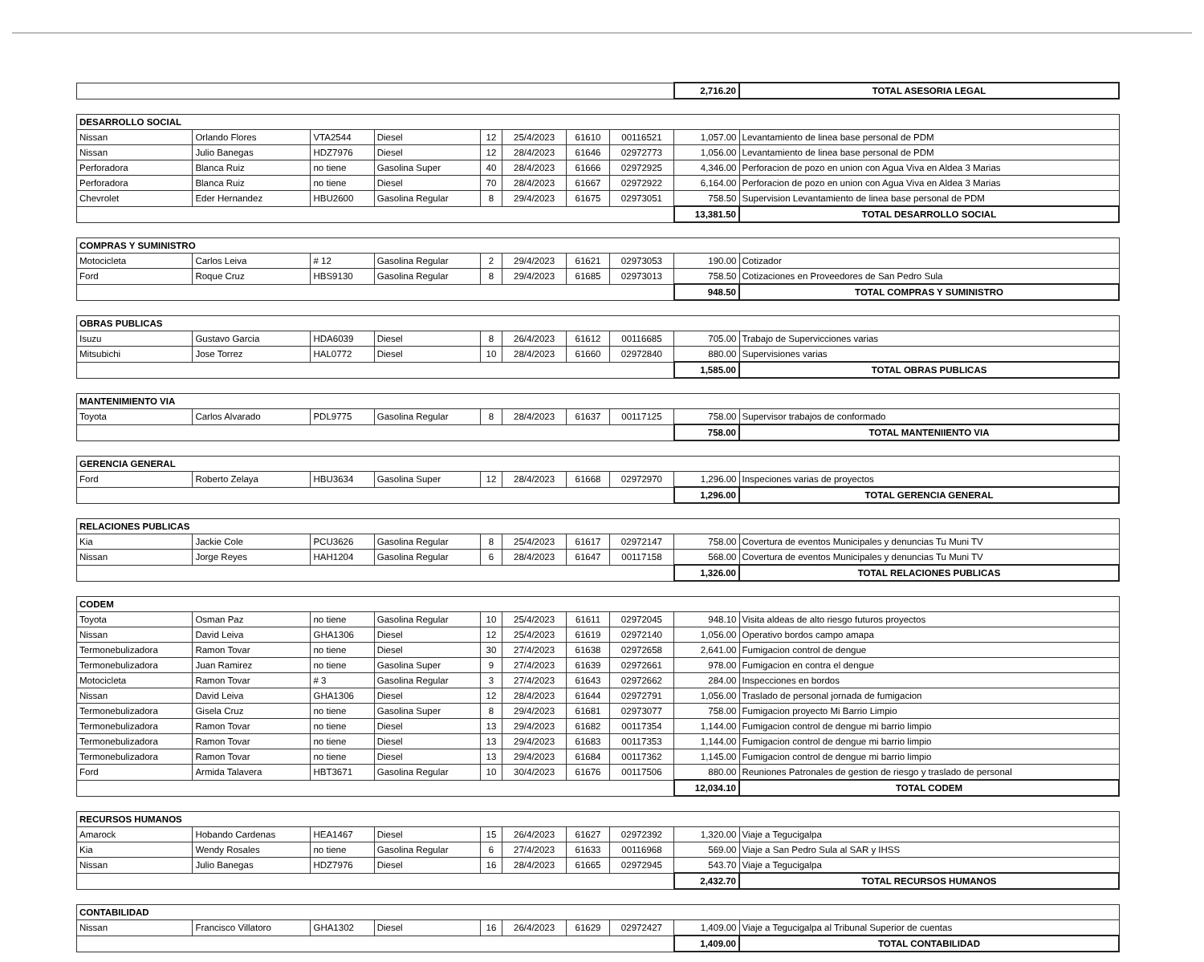| | | | | | | | | 2,716.20 | TOTAL ASESORIA LEGAL |
| DESARROLLO SOCIAL | | | | | | | | | |
| Nissan | Orlando Flores | VTA2544 | Diesel | 12 | 25/4/2023 | 61610 | 00116521 | 1,057.00 | Levantamiento de linea base personal de PDM |
| Nissan | Julio Banegas | HDZ7976 | Diesel | 12 | 28/4/2023 | 61646 | 02972773 | 1,056.00 | Levantamiento de linea base personal de PDM |
| Perforadora | Blanca Ruiz | no tiene | Gasolina Super | 40 | 28/4/2023 | 61666 | 02972925 | 4,346.00 | Perforacion de pozo en union con Agua Viva en Aldea 3 Marias |
| Perforadora | Blanca Ruiz | no tiene | Diesel | 70 | 28/4/2023 | 61667 | 02972922 | 6,164.00 | Perforacion de pozo en union con Agua Viva en Aldea 3 Marias |
| Chevrolet | Eder Hernandez | HBU2600 | Gasolina Regular | 8 | 29/4/2023 | 61675 | 02973051 | 758.50 | Supervision Levantamiento de linea base personal de PDM |
| | | | | | | | | 13,381.50 | TOTAL DESARROLLO SOCIAL |
| COMPRAS Y SUMINISTRO | | | | | | | | | |
| Motocicleta | Carlos Leiva | # 12 | Gasolina Regular | 2 | 29/4/2023 | 61621 | 02973053 | 190.00 | Cotizador |
| Ford | Roque Cruz | HBS9130 | Gasolina Regular | 8 | 29/4/2023 | 61685 | 02973013 | 758.50 | Cotizaciones en Proveedores de San Pedro Sula |
| | | | | | | | | 948.50 | TOTAL COMPRAS Y SUMINISTRO |
| OBRAS PUBLICAS | | | | | | | | | |
| Isuzu | Gustavo Garcia | HDA6039 | Diesel | 8 | 26/4/2023 | 61612 | 00116685 | 705.00 | Trabajo de Supervicciones varias |
| Mitsubichi | Jose Torrez | HAL0772 | Diesel | 10 | 28/4/2023 | 61660 | 02972840 | 880.00 | Supervisiones varias |
| | | | | | | | | 1,585.00 | TOTAL OBRAS PUBLICAS |
| MANTENIMIENTO VIA | | | | | | | | | |
| Toyota | Carlos Alvarado | PDL9775 | Gasolina Regular | 8 | 28/4/2023 | 61637 | 00117125 | 758.00 | Supervisor trabajos de conformado |
| | | | | | | | | 758.00 | TOTAL MANTENIIENTO VIA |
| GERENCIA GENERAL | | | | | | | | | |
| Ford | Roberto Zelaya | HBU3634 | Gasolina Super | 12 | 28/4/2023 | 61668 | 02972970 | 1,296.00 | Inspeciones varias de proyectos |
| | | | | | | | | 1,296.00 | TOTAL GERENCIA GENERAL |
| RELACIONES PUBLICAS | | | | | | | | | |
| Kia | Jackie Cole | PCU3626 | Gasolina Regular | 8 | 25/4/2023 | 61617 | 02972147 | 758.00 | Covertura de eventos Municipales y denuncias Tu Muni TV |
| Nissan | Jorge Reyes | HAH1204 | Gasolina Regular | 6 | 28/4/2023 | 61647 | 00117158 | 568.00 | Covertura de eventos Municipales y denuncias Tu Muni TV |
| | | | | | | | | 1,326.00 | TOTAL RELACIONES PUBLICAS |
| CODEM | | | | | | | | | |
| Toyota | Osman Paz | no tiene | Gasolina Regular | 10 | 25/4/2023 | 61611 | 02972045 | 948.10 | Visita aldeas de alto riesgo futuros proyectos |
| Nissan | David Leiva | GHA1306 | Diesel | 12 | 25/4/2023 | 61619 | 02972140 | 1,056.00 | Operativo bordos campo amapa |
| Termonebulizadora | Ramon Tovar | no tiene | Diesel | 30 | 27/4/2023 | 61638 | 02972658 | 2,641.00 | Fumigacion control de dengue |
| Termonebulizadora | Juan Ramirez | no tiene | Gasolina Super | 9 | 27/4/2023 | 61639 | 02972661 | 978.00 | Fumigacion en contra el dengue |
| Motocicleta | Ramon Tovar | # 3 | Gasolina Regular | 3 | 27/4/2023 | 61643 | 02972662 | 284.00 | Inspecciones en bordos |
| Nissan | David Leiva | GHA1306 | Diesel | 12 | 28/4/2023 | 61644 | 02972791 | 1,056.00 | Traslado de personal jornada de fumigacion |
| Termonebulizadora | Gisela Cruz | no tiene | Gasolina Super | 8 | 29/4/2023 | 61681 | 02973077 | 758.00 | Fumigacion proyecto Mi Barrio Limpio |
| Termonebulizadora | Ramon Tovar | no tiene | Diesel | 13 | 29/4/2023 | 61682 | 00117354 | 1,144.00 | Fumigacion control de dengue mi barrio limpio |
| Termonebulizadora | Ramon Tovar | no tiene | Diesel | 13 | 29/4/2023 | 61683 | 00117353 | 1,144.00 | Fumigacion control de dengue mi barrio limpio |
| Termonebulizadora | Ramon Tovar | no tiene | Diesel | 13 | 29/4/2023 | 61684 | 00117362 | 1,145.00 | Fumigacion control de dengue mi barrio limpio |
| Ford | Armida Talavera | HBT3671 | Gasolina Regular | 10 | 30/4/2023 | 61676 | 00117506 | 880.00 | Reuniones Patronales de gestion de riesgo y traslado de personal |
| | | | | | | | | 12,034.10 | TOTAL CODEM |
| RECURSOS HUMANOS | | | | | | | | | |
| Amarock | Hobando Cardenas | HEA1467 | Diesel | 15 | 26/4/2023 | 61627 | 02972392 | 1,320.00 | Viaje a Tegucigalpa |
| Kia | Wendy Rosales | no tiene | Gasolina Regular | 6 | 27/4/2023 | 61633 | 00116968 | 569.00 | Viaje a San Pedro Sula al SAR y IHSS |
| Nissan | Julio Banegas | HDZ7976 | Diesel | 16 | 28/4/2023 | 61665 | 02972945 | 543.70 | Viaje a Tegucigalpa |
| | | | | | | | | 2,432.70 | TOTAL RECURSOS HUMANOS |
| CONTABILIDAD | | | | | | | | | |
| Nissan | Francisco Villatoro | GHA1302 | Diesel | 16 | 26/4/2023 | 61629 | 02972427 | 1,409.00 | Viaje a Tegucigalpa al Tribunal Superior de cuentas |
| | | | | | | | | 1,409.00 | TOTAL CONTABILIDAD |